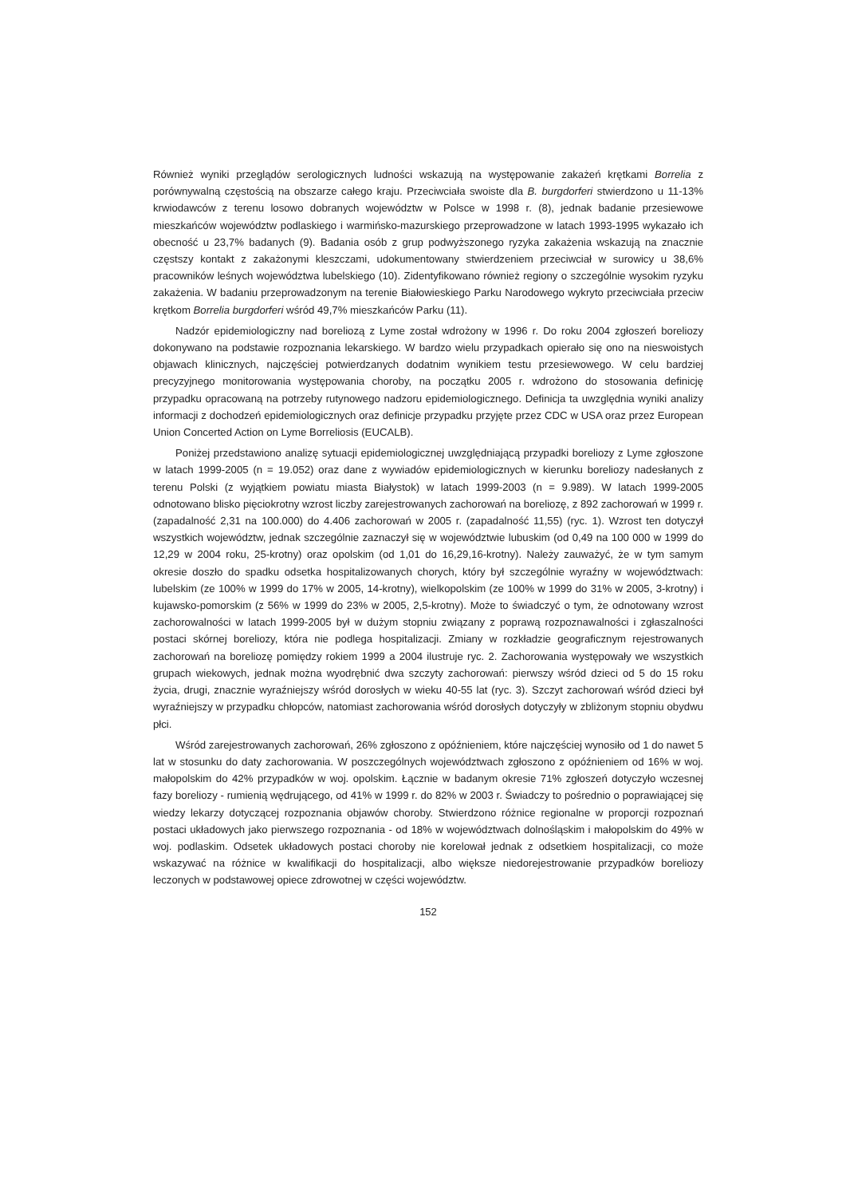Również wyniki przeglądów serologicznych ludności wskazują na występowanie zakażeń krętkami Borrelia z porównywalną częstością na obszarze całego kraju. Przeciwciała swoiste dla B. burgdorferi stwierdzono u 11-13% krwiodawców z terenu losowo dobranych województw w Polsce w 1998 r. (8), jednak badanie przesiewowe mieszkańców województw podlaskiego i warmińsko-mazurskiego przeprowadzone w latach 1993-1995 wykazało ich obecność u 23,7% badanych (9). Badania osób z grup podwyższonego ryzyka zakażenia wskazują na znacznie częstszy kontakt z zakażonymi kleszczami, udokumentowany stwierdzeniem przeciwciał w surowicy u 38,6% pracowników leśnych województwa lubelskiego (10). Zidentyfikowano również regiony o szczególnie wysokim ryzyku zakażenia. W badaniu przeprowadzonym na terenie Białowieskiego Parku Narodowego wykryto przeciwciała przeciw krętkom Borrelia burgdorferi wśród 49,7% mieszkańców Parku (11).
Nadzór epidemiologiczny nad boreliozą z Lyme został wdrożony w 1996 r. Do roku 2004 zgłoszeń boreliozy dokonywano na podstawie rozpoznania lekarskiego. W bardzo wielu przypadkach opierało się ono na nieswoistych objawach klinicznych, najczęściej potwierdzanych dodatnim wynikiem testu przesiewowego. W celu bardziej precyzyjnego monitorowania występowania choroby, na początku 2005 r. wdrożono do stosowania definicję przypadku opracowaną na potrzeby rutynowego nadzoru epidemiologicznego. Definicja ta uwzględnia wyniki analizy informacji z dochodzeń epidemiologicznych oraz definicje przypadku przyjęte przez CDC w USA oraz przez European Union Concerted Action on Lyme Borreliosis (EUCALB).
Poniżej przedstawiono analizę sytuacji epidemiologicznej uwzględniającą przypadki boreliozy z Lyme zgłoszone w latach 1999-2005 (n = 19.052) oraz dane z wywiadów epidemiologicznych w kierunku boreliozy nadesłanych z terenu Polski (z wyjątkiem powiatu miasta Białystok) w latach 1999-2003 (n = 9.989). W latach 1999-2005 odnotowano blisko pięciokrotny wzrost liczby zarejestrowanych zachorowań na boreliozę, z 892 zachorowań w 1999 r. (zapadalność 2,31 na 100.000) do 4.406 zachorowań w 2005 r. (zapadalność 11,55) (ryc. 1). Wzrost ten dotyczył wszystkich województw, jednak szczególnie zaznaczył się w województwie lubuskim (od 0,49 na 100 000 w 1999 do 12,29 w 2004 roku, 25-krotny) oraz opolskim (od 1,01 do 16,29,16-krotny). Należy zauważyć, że w tym samym okresie doszło do spadku odsetka hospitalizowanych chorych, który był szczególnie wyraźny w województwach: lubelskim (ze 100% w 1999 do 17% w 2005, 14-krotny), wielkopolskim (ze 100% w 1999 do 31% w 2005, 3-krotny) i kujawsko-pomorskim (z 56% w 1999 do 23% w 2005, 2,5-krotny). Może to świadczyć o tym, że odnotowany wzrost zachorowalności w latach 1999-2005 był w dużym stopniu związany z poprawą rozpoznawalności i zgłaszalności postaci skórnej boreliozy, która nie podlega hospitalizacji. Zmiany w rozkładzie geograficznym rejestrowanych zachorowań na boreliozę pomiędzy rokiem 1999 a 2004 ilustruje ryc. 2. Zachorowania występowały we wszystkich grupach wiekowych, jednak można wyodrębnić dwa szczyty zachorowań: pierwszy wśród dzieci od 5 do 15 roku życia, drugi, znacznie wyraźniejszy wśród dorosłych w wieku 40-55 lat (ryc. 3). Szczyt zachorowań wśród dzieci był wyraźniejszy w przypadku chłopców, natomiast zachorowania wśród dorosłych dotyczyły w zbliżonym stopniu obydwu płci.
Wśród zarejestrowanych zachorowań, 26% zgłoszono z opóźnieniem, które najczęściej wynosiło od 1 do nawet 5 lat w stosunku do daty zachorowania. W poszczególnych województwach zgłoszono z opóźnieniem od 16% w woj. małopolskim do 42% przypadków w woj. opolskim. Łącznie w badanym okresie 71% zgłoszeń dotyczyło wczesnej fazy boreliozy - rumienią wędrującego, od 41% w 1999 r. do 82% w 2003 r. Świadczy to pośrednio o poprawiającej się wiedzy lekarzy dotyczącej rozpoznania objawów choroby. Stwierdzono różnice regionalne w proporcji rozpoznań postaci układowych jako pierwszego rozpoznania - od 18% w województwach dolnośląskim i małopolskim do 49% w woj. podlaskim. Odsetek układowych postaci choroby nie korelował jednak z odsetkiem hospitalizacji, co może wskazywać na różnice w kwalifikacji do hospitalizacji, albo większe niedorejestrowanie przypadków boreliozy leczonych w podstawowej opiece zdrowotnej w części województw.
152